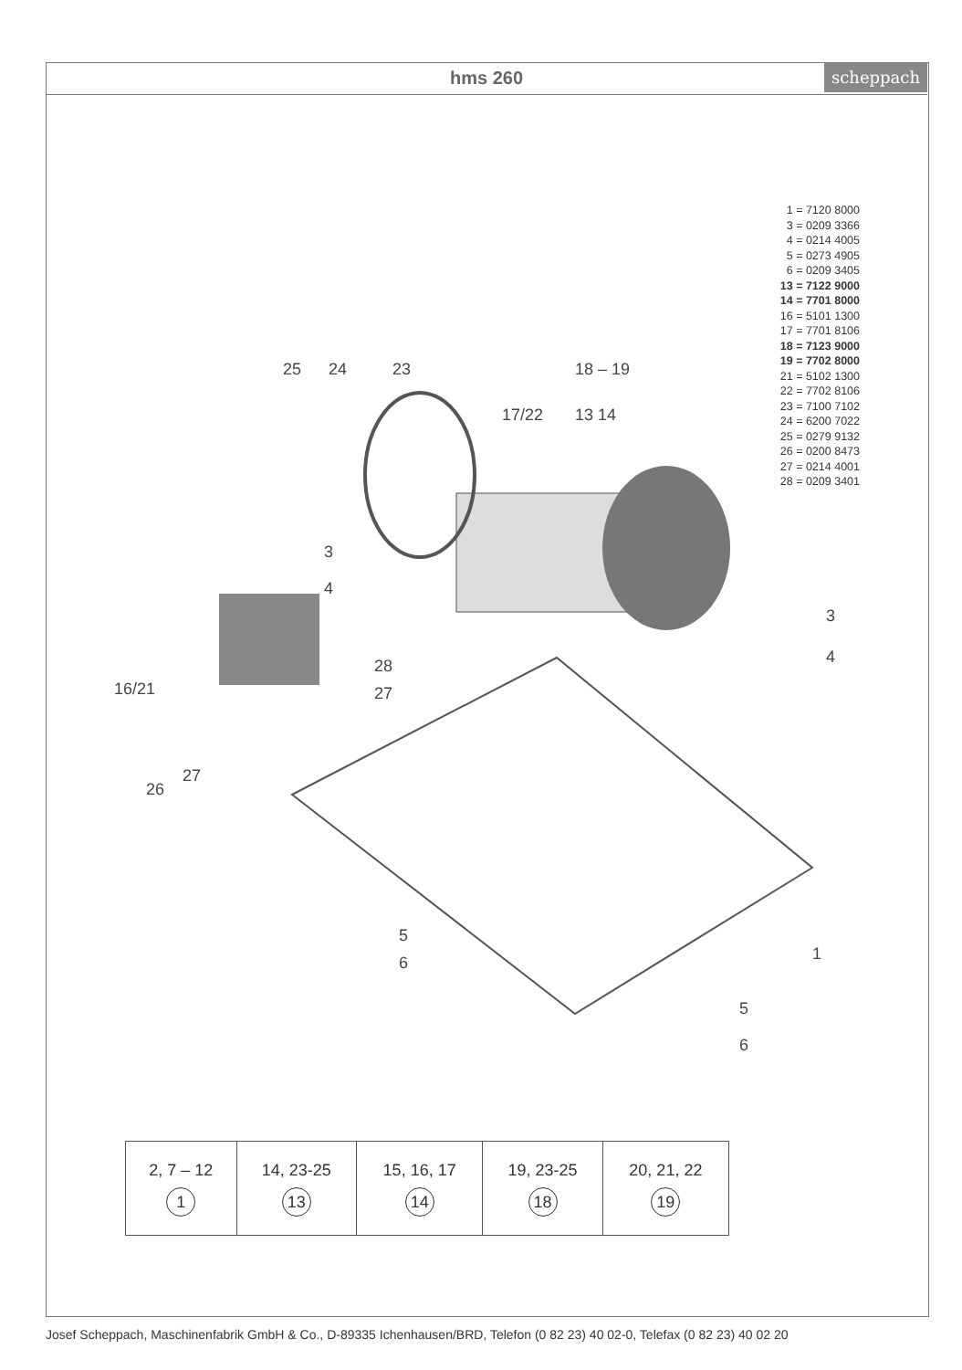hms 260
scheppach
1 = 7120 8000
3 = 0209 3366
4 = 0214 4005
5 = 0273 4905
6 = 0209 3405
13 = 7122 9000
14 = 7701 8000
16 = 5101 1300
17 = 7701 8106
18 = 7123 9000
19 = 7702 8000
21 = 5102 1300
22 = 7702 8106
23 = 7100 7102
24 = 6200 7022
25 = 0279 9132
26 = 0200 8473
27 = 0214 4001
28 = 0209 3401
25
24
23
17/22
18 – 19
13 14
3
4
28
27
16/21
26
27
3
4
5
6
1
5
6
| 2, 7 – 12 1 | 14, 23-25 13 | 15, 16, 17 14 | 19, 23-25 18 | 20, 21, 22 19 |
Josef Scheppach, Maschinenfabrik GmbH & Co., D-89335 Ichenhausen/BRD, Telefon (0 82 23) 40 02-0, Telefax (0 82 23) 40 02 20